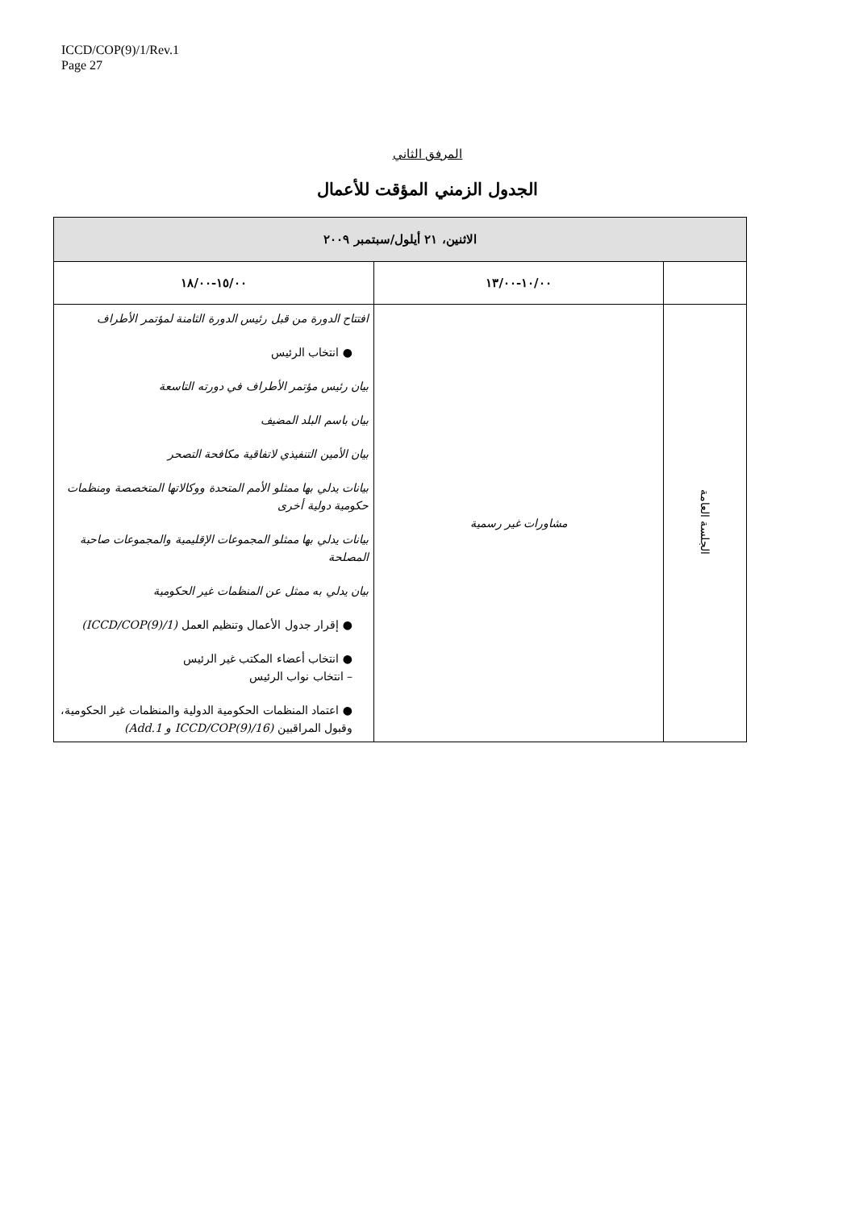ICCD/COP(9)/1/Rev.1
Page 27
المرفق الثاني
الجدول الزمني المؤقت للأعمال
| الاثنين، ٢١ أيلول/سبتمبر ٢٠٠٩ | | |
| --- | --- | --- |
| | ١٠/٠٠-١٣/٠٠ | ١٥/٠٠-١٨/٠٠ |
| الجلسة العامة | مشاورات غير رسمية | افتتاح الدورة من قبل رئيس الدورة الثامنة لمؤتمر الأطراف ● انتخاب الرئيس بيان رئيس مؤتمر الأطراف في دورته التاسعة بيان باسم البلد المضيف بيان الأمين التنفيذي لاتفاقية مكافحة التصحر بيانات يدلي بها ممثلو الأمم المتحدة ووكالاتها المتخصصة ومنظمات حكومية دولية أخرى بيانات يدلي بها ممثلو المجموعات الإقليمية والمجموعات صاحبة المصلحة بيان يدلي به ممثل عن المنظمات غير الحكومية ● إقرار جدول الأعمال وتنظيم العمل (ICCD/COP(9)/1) ● انتخاب أعضاء المكتب غير الرئيس – انتخاب نواب الرئيس ● اعتماد المنظمات الحكومية الدولية والمنظمات غير الحكومية، وقبول المراقبين (ICCD/COP(9)/16 و Add.1) |